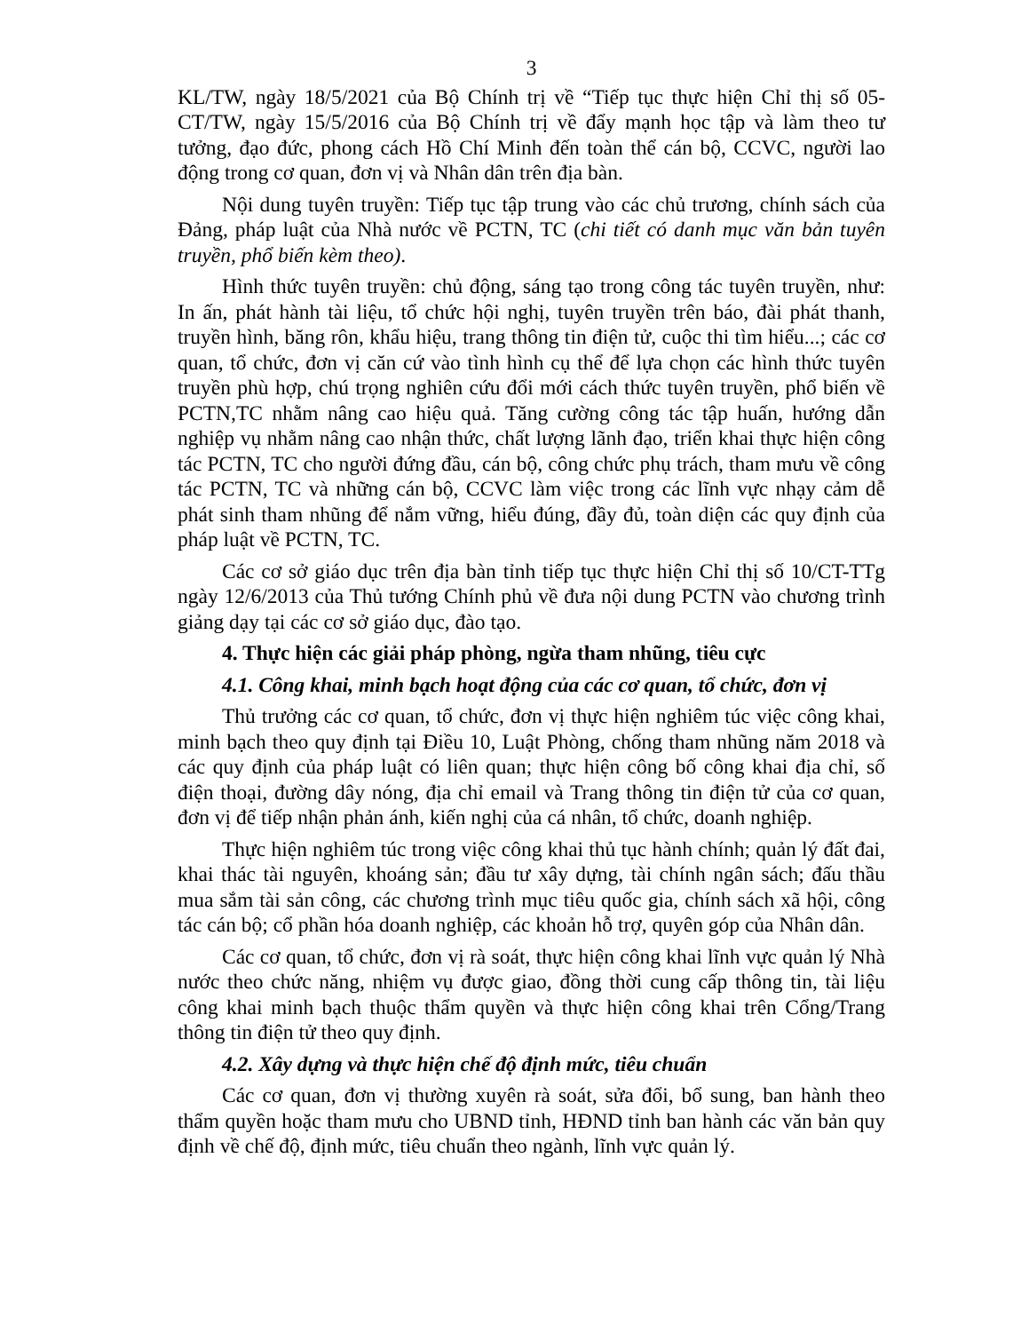3
KL/TW, ngày 18/5/2021 của Bộ Chính trị về “Tiếp tục thực hiện Chỉ thị số 05-CT/TW, ngày 15/5/2016 của Bộ Chính trị về đẩy mạnh học tập và làm theo tư tưởng, đạo đức, phong cách Hồ Chí Minh đến toàn thể cán bộ, CCVC, người lao động trong cơ quan, đơn vị và Nhân dân trên địa bàn.
Nội dung tuyên truyền: Tiếp tục tập trung vào các chủ trương, chính sách của Đảng, pháp luật của Nhà nước về PCTN, TC (chi tiết có danh mục văn bản tuyên truyền, phổ biến kèm theo).
Hình thức tuyên truyền: chủ động, sáng tạo trong công tác tuyên truyền, như: In ấn, phát hành tài liệu, tổ chức hội nghị, tuyên truyền trên báo, đài phát thanh, truyền hình, băng rôn, khẩu hiệu, trang thông tin điện tử, cuộc thi tìm hiểu...; các cơ quan, tổ chức, đơn vị căn cứ vào tình hình cụ thể để lựa chọn các hình thức tuyên truyền phù hợp, chú trọng nghiên cứu đổi mới cách thức tuyên truyền, phổ biến về PCTN,TC nhằm nâng cao hiệu quả. Tăng cường công tác tập huấn, hướng dẫn nghiệp vụ nhằm nâng cao nhận thức, chất lượng lãnh đạo, triển khai thực hiện công tác PCTN, TC cho người đứng đầu, cán bộ, công chức phụ trách, tham mưu về công tác PCTN, TC và những cán bộ, CCVC làm việc trong các lĩnh vực nhạy cảm dễ phát sinh tham nhũng để nắm vững, hiểu đúng, đầy đủ, toàn diện các quy định của pháp luật về PCTN, TC.
Các cơ sở giáo dục trên địa bàn tỉnh tiếp tục thực hiện Chỉ thị số 10/CT-TTg ngày 12/6/2013 của Thủ tướng Chính phủ về đưa nội dung PCTN vào chương trình giảng dạy tại các cơ sở giáo dục, đào tạo.
4. Thực hiện các giải pháp phòng, ngừa tham nhũng, tiêu cực
4.1. Công khai, minh bạch hoạt động của các cơ quan, tổ chức, đơn vị
Thủ trưởng các cơ quan, tổ chức, đơn vị thực hiện nghiêm túc việc công khai, minh bạch theo quy định tại Điều 10, Luật Phòng, chống tham nhũng năm 2018 và các quy định của pháp luật có liên quan; thực hiện công bố công khai địa chỉ, số điện thoại, đường dây nóng, địa chỉ email và Trang thông tin điện tử của cơ quan, đơn vị để tiếp nhận phản ánh, kiến nghị của cá nhân, tổ chức, doanh nghiệp.
Thực hiện nghiêm túc trong việc công khai thủ tục hành chính; quản lý đất đai, khai thác tài nguyên, khoáng sản; đầu tư xây dựng, tài chính ngân sách; đấu thầu mua sắm tài sản công, các chương trình mục tiêu quốc gia, chính sách xã hội, công tác cán bộ; cổ phần hóa doanh nghiệp, các khoản hỗ trợ, quyên góp của Nhân dân.
Các cơ quan, tổ chức, đơn vị rà soát, thực hiện công khai lĩnh vực quản lý Nhà nước theo chức năng, nhiệm vụ được giao, đồng thời cung cấp thông tin, tài liệu công khai minh bạch thuộc thẩm quyền và thực hiện công khai trên Cổng/Trang thông tin điện tử theo quy định.
4.2. Xây dựng và thực hiện chế độ định mức, tiêu chuẩn
Các cơ quan, đơn vị thường xuyên rà soát, sửa đổi, bổ sung, ban hành theo thẩm quyền hoặc tham mưu cho UBND tỉnh, HĐND tỉnh ban hành các văn bản quy định về chế độ, định mức, tiêu chuẩn theo ngành, lĩnh vực quản lý.